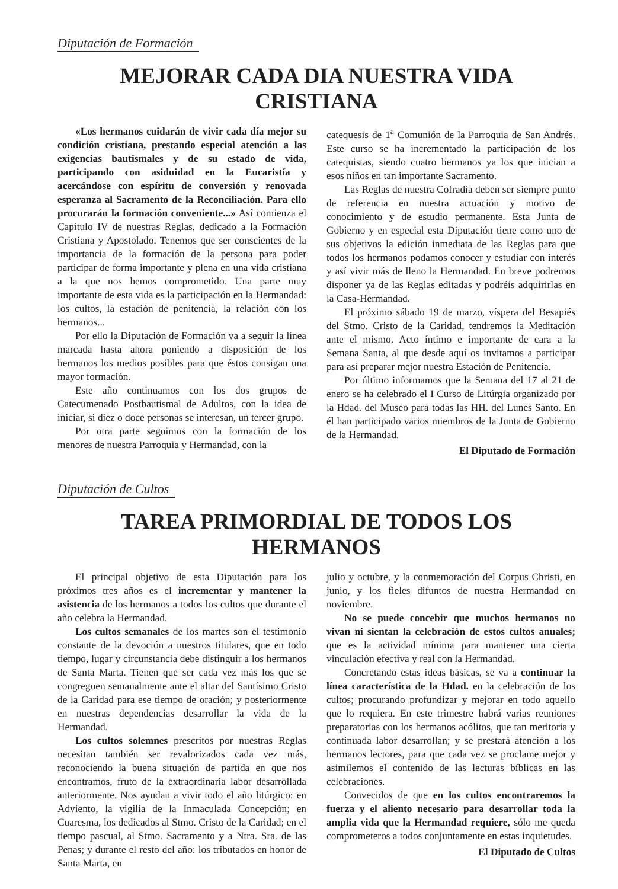Diputación de Formación
MEJORAR CADA DIA NUESTRA VIDA CRISTIANA
«Los hermanos cuidarán de vivir cada día mejor su condición cristiana, prestando especial atención a las exigencias bautismales y de su estado de vida, participando con asiduidad en la Eucaristía y acercándose con espíritu de conversión y renovada esperanza al Sacramento de la Reconciliación. Para ello procurarán la formación conveniente...» Así comienza el Capítulo IV de nuestras Reglas, dedicado a la Formación Cristiana y Apostolado. Tenemos que ser conscientes de la importancia de la formación de la persona para poder participar de forma importante y plena en una vida cristiana a la que nos hemos comprometido. Una parte muy importante de esta vida es la participación en la Hermandad: los cultos, la estación de penitencia, la relación con los hermanos...
Por ello la Diputación de Formación va a seguir la línea marcada hasta ahora poniendo a disposición de los hermanos los medios posibles para que éstos consigan una mayor formación.
Este año continuamos con los dos grupos de Catecumenado Postbautismal de Adultos, con la idea de iniciar, si diez o doce personas se interesan, un tercer grupo.
Por otra parte seguimos con la formación de los menores de nuestra Parroquia y Hermandad, con la
catequesis de 1<sup>a</sup> Comunión de la Parroquia de San Andrés. Este curso se ha incrementado la participación de los catequistas, siendo cuatro hermanos ya los que inician a esos niños en tan importante Sacramento.
Las Reglas de nuestra Cofradía deben ser siempre punto de referencia en nuestra actuación y motivo de conocimiento y de estudio permanente. Esta Junta de Gobierno y en especial esta Diputación tiene como uno de sus objetivos la edición inmediata de las Reglas para que todos los hermanos podamos conocer y estudiar con interés y así vivir más de lleno la Hermandad. En breve podremos disponer ya de las Reglas editadas y podréis adquirirlas en la Casa-Hermandad.
El próximo sábado 19 de marzo, víspera del Besapiés del Stmo. Cristo de la Caridad, tendremos la Meditación ante el mismo. Acto íntimo e importante de cara a la Semana Santa, al que desde aquí os invitamos a participar para así preparar mejor nuestra Estación de Penitencia.
Por último informamos que la Semana del 17 al 21 de enero se ha celebrado el I Curso de Litúrgia organizado por la Hdad. del Museo para todas las HH. del Lunes Santo. En él han participado varios miembros de la Junta de Gobierno de la Hermandad.
El Diputado de Formación
Diputación de Cultos
TAREA PRIMORDIAL DE TODOS LOS HERMANOS
El principal objetivo de esta Diputación para los próximos tres años es el incrementar y mantener la asistencia de los hermanos a todos los cultos que durante el año celebra la Hermandad.
Los cultos semanales de los martes son el testimonio constante de la devoción a nuestros titulares, que en todo tiempo, lugar y circunstancia debe distinguir a los hermanos de Santa Marta. Tienen que ser cada vez más los que se congreguen semanalmente ante el altar del Santísimo Cristo de la Caridad para ese tiempo de oración; y posteriormente en nuestras dependencias desarrollar la vida de la Hermandad.
Los cultos solemnes prescritos por nuestras Reglas necesitan también ser revalorizados cada vez más, reconociendo la buena situación de partida en que nos encontramos, fruto de la extraordinaria labor desarrollada anteriormente. Nos ayudan a vivir todo el año litúrgico: en Adviento, la vigilia de la Inmaculada Concepción; en Cuaresma, los dedicados al Stmo. Cristo de la Caridad; en el tiempo pascual, al Stmo. Sacramento y a Ntra. Sra. de las Penas; y durante el resto del año: los tributados en honor de Santa Marta, en
julio y octubre, y la conmemoración del Corpus Christi, en junio, y los fieles difuntos de nuestra Hermandad en noviembre.
No se puede concebir que muchos hermanos no vivan ni sientan la celebración de estos cultos anuales; que es la actividad mínima para mantener una cierta vinculación efectiva y real con la Hermandad.
Concretando estas ideas básicas, se va a continuar la línea característica de la Hdad. en la celebración de los cultos; procurando profundizar y mejorar en todo aquello que lo requiera. En este trimestre habrá varias reuniones preparatorias con los hermanos acólitos, que tan meritoria y continuada labor desarrollan; y se prestará atención a los hermanos lectores, para que cada vez se proclame mejor y asimilemos el contenido de las lecturas bíblicas en las celebraciones.
Convecidos de que en los cultos encontraremos la fuerza y el aliento necesario para desarrollar toda la amplia vida que la Hermandad requiere, sólo me queda comprometeros a todos conjuntamente en estas inquietudes.
El Diputado de Cultos